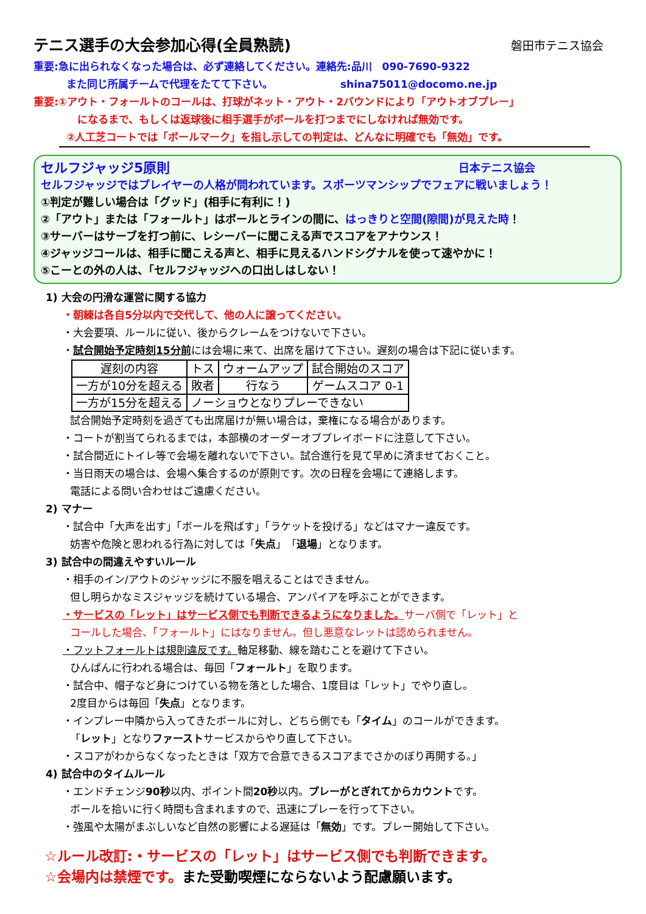テニス選手の大会参加心得(全員熟読) 磐田市テニス協会
重要:急に出られなくなった場合は、必ず連絡してください。連絡先:品川　090-7690-9322
また同じ所属チームで代理をたてて下さい。　　　　　　　shina75011@docomo.ne.jp
重要:①アウト・フォールトのコールは、打球がネット・アウト・2バウンドにより「アウトオブプレー」
になるまで、もしくは返球後に相手選手がボールを打つまでにしなければ無効です。
②人工芝コートでは「ボールマーク」を指し示しての判定は、どんなに明確でも「無効」です。
セルフジャッジ5原則 日本テニス協会
セルフジャッジではプレイヤーの人格が問われています。スポーツマンシップでフェアに戦いましょう！
①判定が難しい場合は「グッド」(相手に有利に！)
②「アウト」または「フォールト」はボールとラインの間に、はっきりと空間(隙間)が見えた時！
③サーバーはサーブを打つ前に、レシーバーに聞こえる声でスコアをアナウンス！
④ジャッジコールは、相手に聞こえる声と、相手に見えるハンドシグナルを使って速やかに！
⑤こーとの外の人は、「セルフジャッジへの口出しはしない！
1) 大会の円滑な運営に関する協力
・朝練は各自5分以内で交代して、他の人に譲ってください。
・大会要項、ルールに従い、後からクレームをつけないで下さい。
・試合開始予定時刻15分前には会場に来て、出席を届けて下さい。遅刻の場合は下記に従います。
| 遅刻の内容 | トス | ウォームアップ | 試合開始のスコア |
| 一方が10分を超える | 敗者 | 行なう | ゲームスコア 0-1 |
| 一方が15分を超える | ノーショウとなりプレーできない | | |
試合開始予定時刻を過ぎても出席届けが無い場合は，棄権になる場合があります。
・コートが割当てられるまでは，本部横のオーダーオブプレイボードに注意して下さい。
・試合間近にトイレ等で会場を離れないで下さい。試合進行を見て早めに済ませておくこと。
・当日雨天の場合は、会場へ集合するのが原則です。次の日程を会場にて連絡します。
電話による問い合わせはご遠慮ください。
2) マナー
・試合中「大声を出す」「ボールを飛ばす」「ラケットを投げる」などはマナー違反です。
妨害や危険と思われる行為に対しては「失点」「退場」となります。
3) 試合中の間違えやすいルール
・相手のイン/アウトのジャッジに不服を唱えることはできません。
但し明らかなミスジャッジを続けている場合、アンパイアを呼ぶことができます。
・サービスの「レット」はサービス側でも判断できるようになりました。サーバ側で「レット」と
コールした場合、「フォールト」にはなりません。但し悪意なレットは認められません。
・フットフォールトは規則違反です。軸足移動、線を踏むことを避けて下さい。
ひんぱんに行われる場合は、毎回「フォールト」を取ります。
・試合中、帽子など身につけている物を落とした場合、1度目は「レット」でやり直し。
2度目からは毎回「失点」となります。
・インプレー中隣から入ってきたボールに対し、どちら側でも「タイム」のコールができます。
「レット」となりファーストサービスからやり直して下さい。
・スコアがわからなくなったときは「双方で合意できるスコアまでさかのぼり再開する。」
4) 試合中のタイムルール
・エンドチェンジ90秒以内、ポイント間20秒以内。プレーがとぎれてからカウントです。
ボールを拾いに行く時間も含まれますので、迅速にプレーを行って下さい。
・強風や太陽がまぶしいなど自然の影響による遅延は「無効」です。プレー開始して下さい。
☆ルール改訂:・サービスの「レット」はサービス側でも判断できます。
☆会場内は禁煙です。また受動喫煙にならないよう配慮願います。